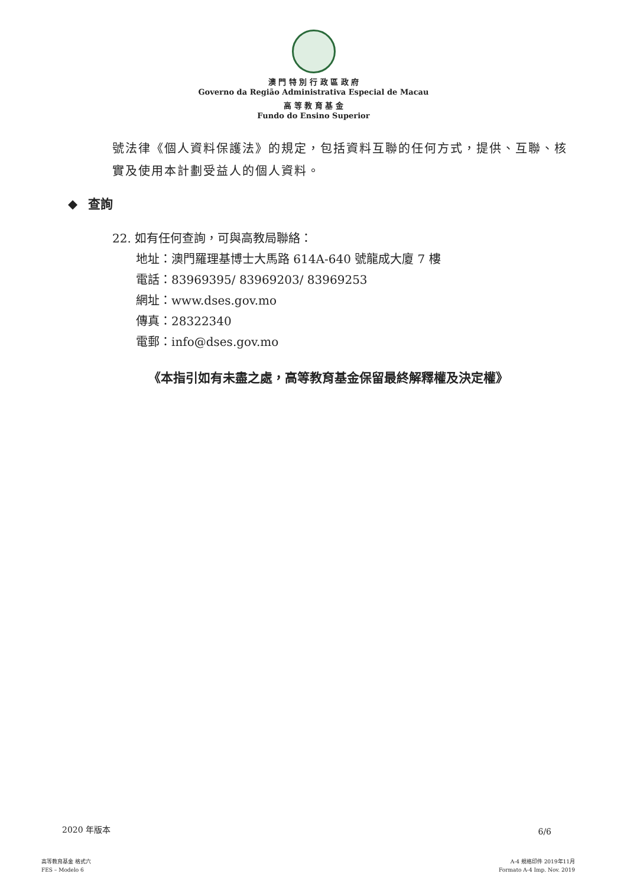澳 門 特 別 行 政 區 政 府
Governo da Região Administrativa Especial de Macau
高 等 教 育 基 金
Fundo do Ensino Superior
號法律《個人資料保護法》的規定，包括資料互聯的任何方式，提供、互聯、核實及使用本計劃受益人的個人資料。
◆ 查詢
22. 如有任何查詢，可與高教局聯絡：
地址：澳門羅理基博士大馬路 614A-640 號龍成大廈 7 樓
電話：83969395/ 83969203/ 83969253
網址：www.dses.gov.mo
傳真：28322340
電郵：info@dses.gov.mo
《本指引如有未盡之處，高等教育基金保留最終解釋權及決定權》
2020 年版本 6/6
高等教育基金 格式六
FES – Modelo 6
A-4 規格印件 2019年11月
Formato A-4 Imp. Nov. 2019